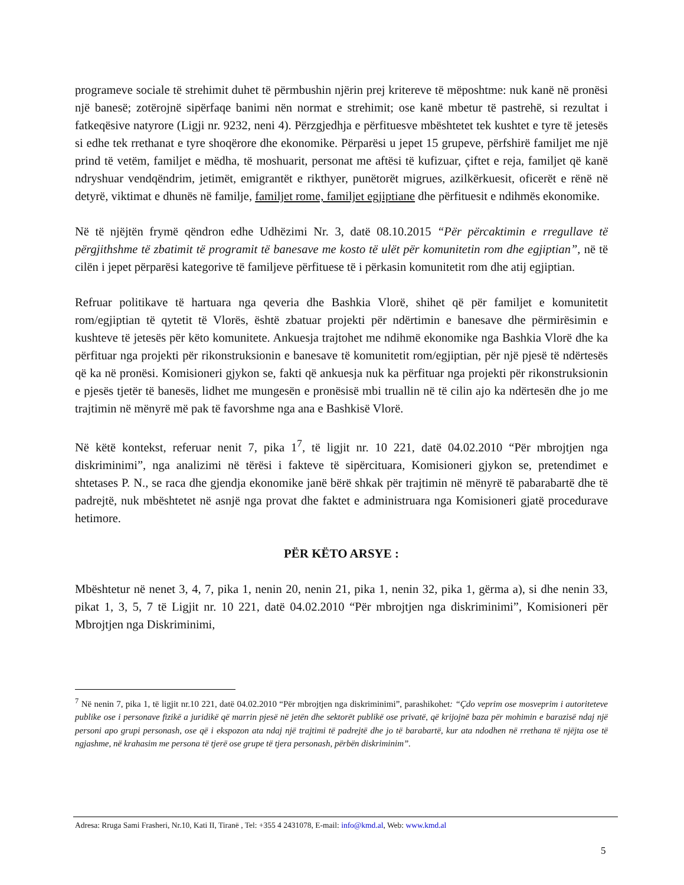programeve sociale të strehimit duhet të përmbushin njërin prej kritereve të mëposhtme: nuk kanë në pronësi një banesë; zotërojnë sipërfaqe banimi nën normat e strehimit; ose kanë mbetur të pastrehë, si rezultat i fatkeqësive natyrore (Ligji nr. 9232, neni 4). Përzgjedhja e përfituesve mbështetet tek kushtet e tyre të jetesës si edhe tek rrethanat e tyre shoqërore dhe ekonomike. Përparësi u jepet 15 grupeve, përfshirë familjet me një prind të vetëm, familjet e mëdha, të moshuarit, personat me aftësi të kufizuar, çiftet e reja, familjet që kanë ndryshuar vendqëndrim, jetimët, emigrantët e rikthyer, punëtorët migrues, azilkërkuesit, oficerët e rënë në detyrë, viktimat e dhunës në familje, familjet rome, familjet egjiptiane dhe përfituesit e ndihmës ekonomike.
Në të njëjtën frymë qëndron edhe Udhëzimi Nr. 3, datë 08.10.2015 “Për përcaktimin e rregullave të përgjithshme të zbatimit të programit të banesave me kosto të ulët për komunitetin rom dhe egjiptian”, në të cilën i jepet përparësi kategorive të familjeve përfituese të i përkasin komunitetit rom dhe atij egjiptian.
Refruar politikave të hartuara nga qeveria dhe Bashkia Vlorë, shihet që për familjet e komunitetit rom/egjiptian të qytetit të Vlorës, është zbatuar projekti për ndërtimin e banesave dhe përmirësimin e kushteve të jetesës për këto komunitete. Ankuesja trajtohet me ndihmë ekonomike nga Bashkia Vlorë dhe ka përfituar nga projekti për rikonstruksionin e banesave të komunitetit rom/egjiptian, për një pjesë të ndërtesës që ka në pronësi. Komisioneri gjykon se, fakti që ankuesja nuk ka përfituar nga projekti për rikonstruksionin e pjesës tjetër të banesës, lidhet me mungesën e pronësisë mbi truallin në të cilin ajo ka ndërtesën dhe jo me trajtimin në mënyrë më pak të favorshme nga ana e Bashkisë Vlorë.
Në këtë kontekst, referuar nenit 7, pika 1<sup>7</sup>, të ligjit nr. 10 221, datë 04.02.2010 “Për mbrojtjen nga diskriminimi”, nga analizimi në tërësi i fakteve të sipërcituara, Komisioneri gjykon se, pretendimet e shtetases P. N., se raca dhe gjendja ekonomike janë bërë shkak për trajtimin në mënyrë të pabarabartë dhe të padrejtë, nuk mbështetet në asnjë nga provat dhe faktet e administruara nga Komisioneri gjatë procedurave hetimore.
PËR KËTO ARSYE :
Mbështetur në nenet 3, 4, 7, pika 1, nenin 20, nenin 21, pika 1, nenin 32, pika 1, gërma a), si dhe nenin 33, pikat 1, 3, 5, 7 të Ligjit nr. 10 221, datë 04.02.2010 “Për mbrojtjen nga diskriminimi”, Komisioneri për Mbrojtjen nga Diskriminimi,
<sup>7</sup> Në nenin 7, pika 1, të ligjit nr.10 221, datë 04.02.2010 “Për mbrojtjen nga diskriminimi”, parashikohet: “Çdo veprim ose mosveprim i autoriteteve publike ose i personave fizikë a juridikë që marrin pjesë në jetën dhe sektorët publikë ose privatë, që krijojnë baza për mohimin e barazisë ndaj një personi apo grupi personash, ose që i ekspozon ata ndaj një trajtimi të padrejtë dhe jo të barabartë, kur ata ndodhen në rrethana të njëjta ose të ngjashme, në krahasim me persona të tjerë ose grupe të tjera personash, përbën diskriminim”.
Adresa: Rruga Sami Frasheri, Nr.10, Kati II, Tiranë , Tel: +355 4 2431078, E-mail: info@kmd.al, Web: www.kmd.al
5